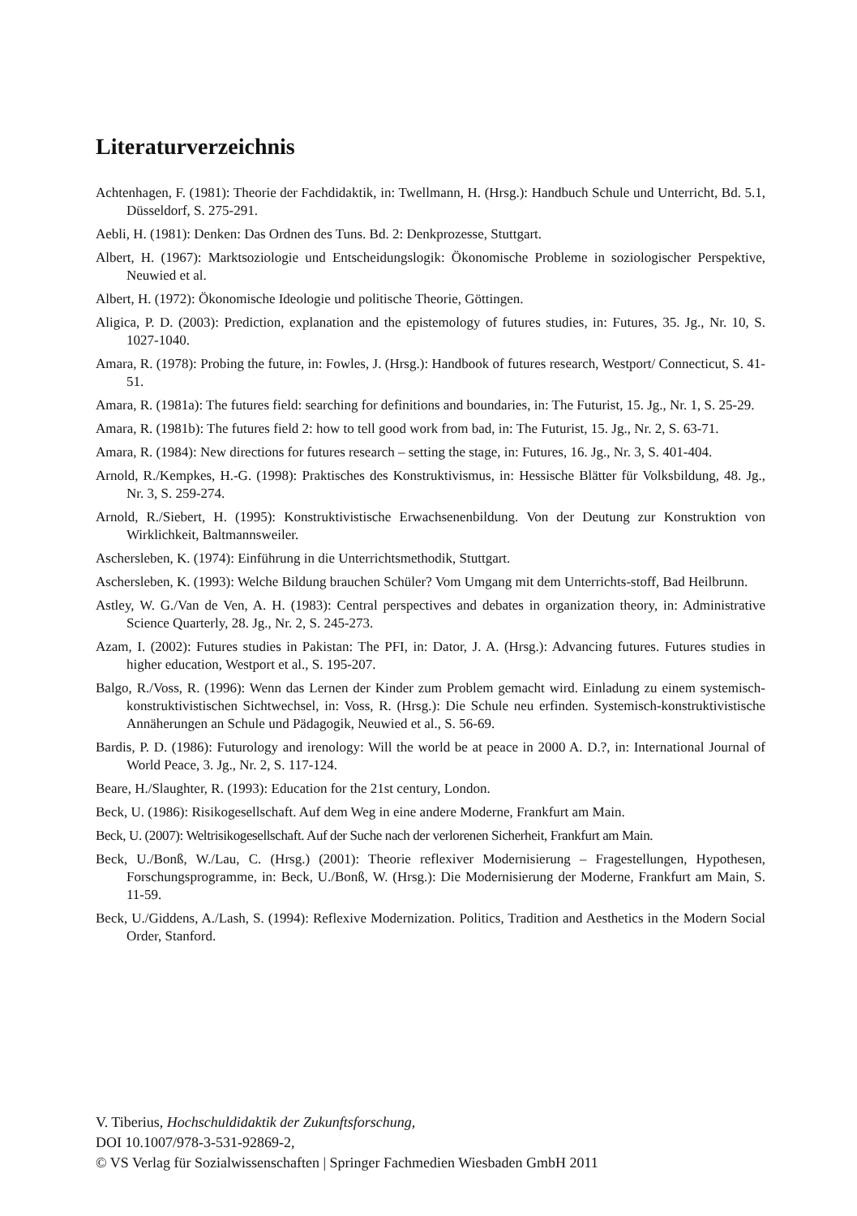Literaturverzeichnis
Achtenhagen, F. (1981): Theorie der Fachdidaktik, in: Twellmann, H. (Hrsg.): Handbuch Schule und Unterricht, Bd. 5.1, Düsseldorf, S. 275-291.
Aebli, H. (1981): Denken: Das Ordnen des Tuns. Bd. 2: Denkprozesse, Stuttgart.
Albert, H. (1967): Marktsoziologie und Entscheidungslogik: Ökonomische Probleme in soziologischer Perspektive, Neuwied et al.
Albert, H. (1972): Ökonomische Ideologie und politische Theorie, Göttingen.
Aligica, P. D. (2003): Prediction, explanation and the epistemology of futures studies, in: Futures, 35. Jg., Nr. 10, S. 1027-1040.
Amara, R. (1978): Probing the future, in: Fowles, J. (Hrsg.): Handbook of futures research, Westport/ Connecticut, S. 41-51.
Amara, R. (1981a): The futures field: searching for definitions and boundaries, in: The Futurist, 15. Jg., Nr. 1, S. 25-29.
Amara, R. (1981b): The futures field 2: how to tell good work from bad, in: The Futurist, 15. Jg., Nr. 2, S. 63-71.
Amara, R. (1984): New directions for futures research – setting the stage, in: Futures, 16. Jg., Nr. 3, S. 401-404.
Arnold, R./Kempkes, H.-G. (1998): Praktisches des Konstruktivismus, in: Hessische Blätter für Volksbildung, 48. Jg., Nr. 3, S. 259-274.
Arnold, R./Siebert, H. (1995): Konstruktivistische Erwachsenenbildung. Von der Deutung zur Konstruktion von Wirklichkeit, Baltmannsweiler.
Aschersleben, K. (1974): Einführung in die Unterrichtsmethodik, Stuttgart.
Aschersleben, K. (1993): Welche Bildung brauchen Schüler? Vom Umgang mit dem Unterrichts-stoff, Bad Heilbrunn.
Astley, W. G./Van de Ven, A. H. (1983): Central perspectives and debates in organization theory, in: Administrative Science Quarterly, 28. Jg., Nr. 2, S. 245-273.
Azam, I. (2002): Futures studies in Pakistan: The PFI, in: Dator, J. A. (Hrsg.): Advancing futures. Futures studies in higher education, Westport et al., S. 195-207.
Balgo, R./Voss, R. (1996): Wenn das Lernen der Kinder zum Problem gemacht wird. Einladung zu einem systemisch-konstruktivistischen Sichtwechsel, in: Voss, R. (Hrsg.): Die Schule neu erfinden. Systemisch-konstruktivistische Annäherungen an Schule und Pädagogik, Neuwied et al., S. 56-69.
Bardis, P. D. (1986): Futurology and irenology: Will the world be at peace in 2000 A. D.?, in: International Journal of World Peace, 3. Jg., Nr. 2, S. 117-124.
Beare, H./Slaughter, R. (1993): Education for the 21st century, London.
Beck, U. (1986): Risikogesellschaft. Auf dem Weg in eine andere Moderne, Frankfurt am Main.
Beck, U. (2007): Weltrisikogesellschaft. Auf der Suche nach der verlorenen Sicherheit, Frankfurt am Main.
Beck, U./Bonß, W./Lau, C. (Hrsg.) (2001): Theorie reflexiver Modernisierung – Fragestellungen, Hypothesen, Forschungsprogramme, in: Beck, U./Bonß, W. (Hrsg.): Die Modernisierung der Moderne, Frankfurt am Main, S. 11-59.
Beck, U./Giddens, A./Lash, S. (1994): Reflexive Modernization. Politics, Tradition and Aesthetics in the Modern Social Order, Stanford.
V. Tiberius, Hochschuldidaktik der Zukunftsforschung,
DOI 10.1007/978-3-531-92869-2,
© VS Verlag für Sozialwissenschaften | Springer Fachmedien Wiesbaden GmbH 2011